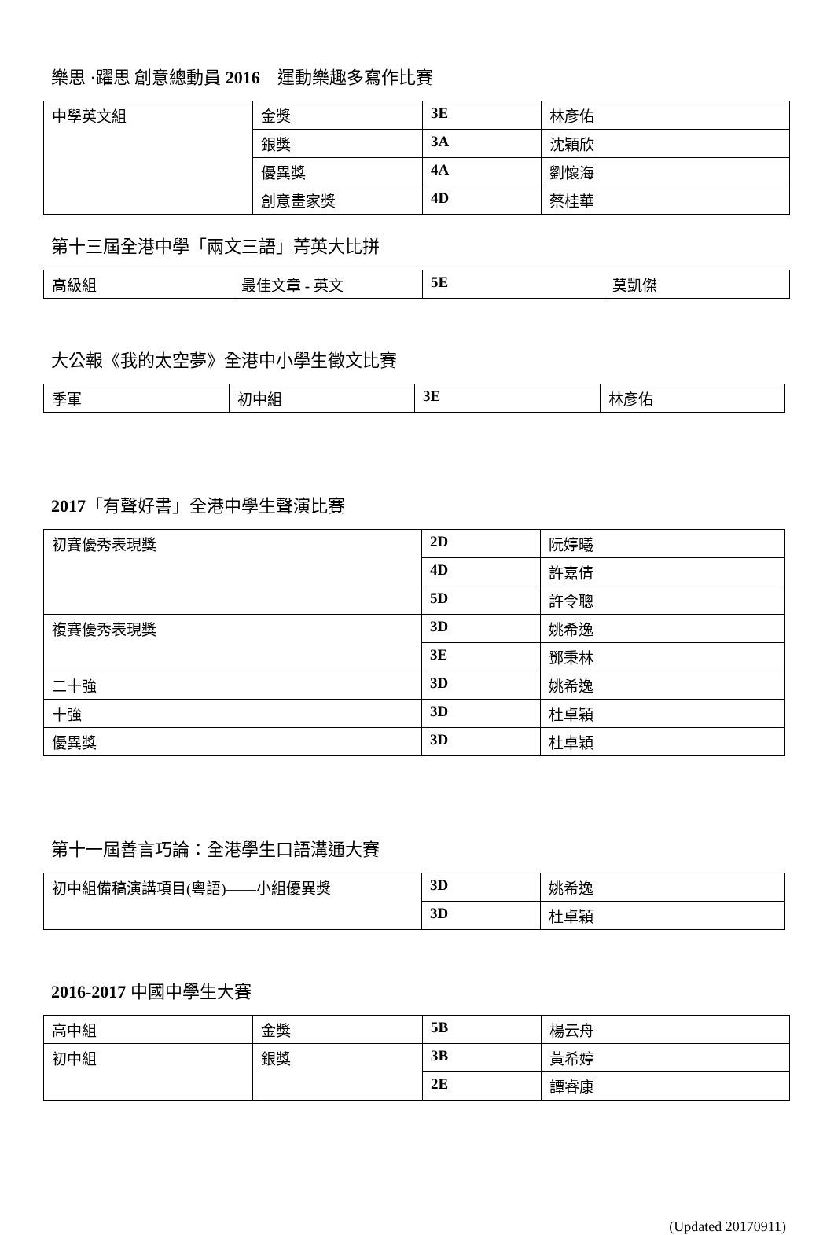樂思 ·躍思 創意總動員 2016　運動樂趣多寫作比賽
| 中學英文組 | 金獎 | 3E | 林彥佑 |
| | 銀獎 | 3A | 沈穎欣 |
| | 優異獎 | 4A | 劉懷海 |
| | 創意畫家獎 | 4D | 蔡桂華 |
第十三屆全港中學「兩文三語」菁英大比拼
| 高級組 | 最佳文章 - 英文 | 5E | 莫凱傑 |
大公報《我的太空夢》全港中小學生徵文比賽
| 季軍 | 初中組 | 3E | 林彥佑 |
2017「有聲好書」全港中學生聲演比賽
| 初賽優秀表現獎 | 2D | 阮婷曦 |
| | 4D | 許嘉倩 |
| | 5D | 許令聰 |
| 複賽優秀表現獎 | 3D | 姚希逸 |
| | 3E | 鄧秉林 |
| 二十強 | 3D | 姚希逸 |
| 十強 | 3D | 杜卓穎 |
| 優異獎 | 3D | 杜卓穎 |
第十一屆善言巧論：全港學生口語溝通大賽
| 初中組備稿演講項目(粵語)——小組優異獎 | 3D | 姚希逸 |
| | 3D | 杜卓穎 |
2016-2017 中國中學生大賽
| 高中組 | 金獎 | 5B | 楊云舟 |
| 初中組 | 銀獎 | 3B | 黃希婷 |
| | | 2E | 譚睿康 |
(Updated 20170911)